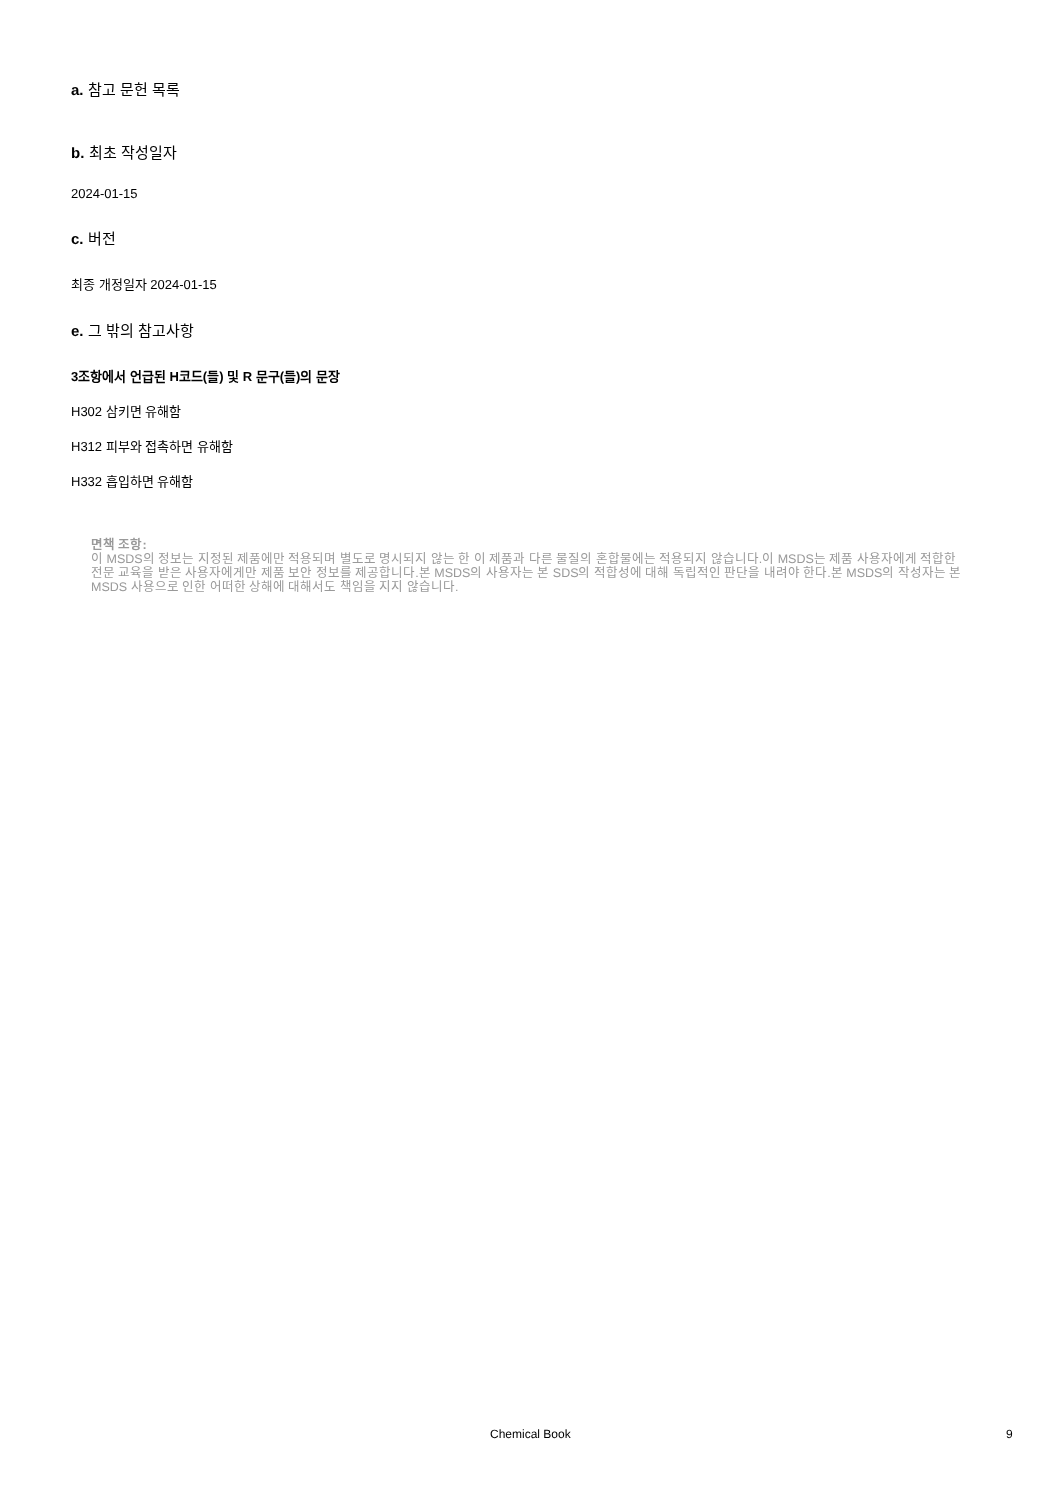a. 참고 문헌 목록
b. 최초 작성일자
2024-01-15
c. 버전
최종 개정일자 2024-01-15
e. 그 밖의 참고사항
3조항에서 언급된 H코드(들) 및 R 문구(들)의 문장
H302 삼키면 유해함
H312 피부와 접촉하면 유해함
H332 흡입하면 유해함
면책 조항:
이 MSDS의 정보는 지정된 제품에만 적용되며 별도로 명시되지 않는 한 이 제품과 다른 물질의 혼합물에는 적용되지 않습니다.이 MSDS는 제품 사용자에게 적합한 전문 교육을 받은 사용자에게만 제품 보안 정보를 제공합니다.본 MSDS의 사용자는 본 SDS의 적합성에 대해 독립적인 판단을 내려야 한다.본 MSDS의 작성자는 본 MSDS 사용으로 인한 어떠한 상해에 대해서도 책임을 지지 않습니다.
Chemical Book 9